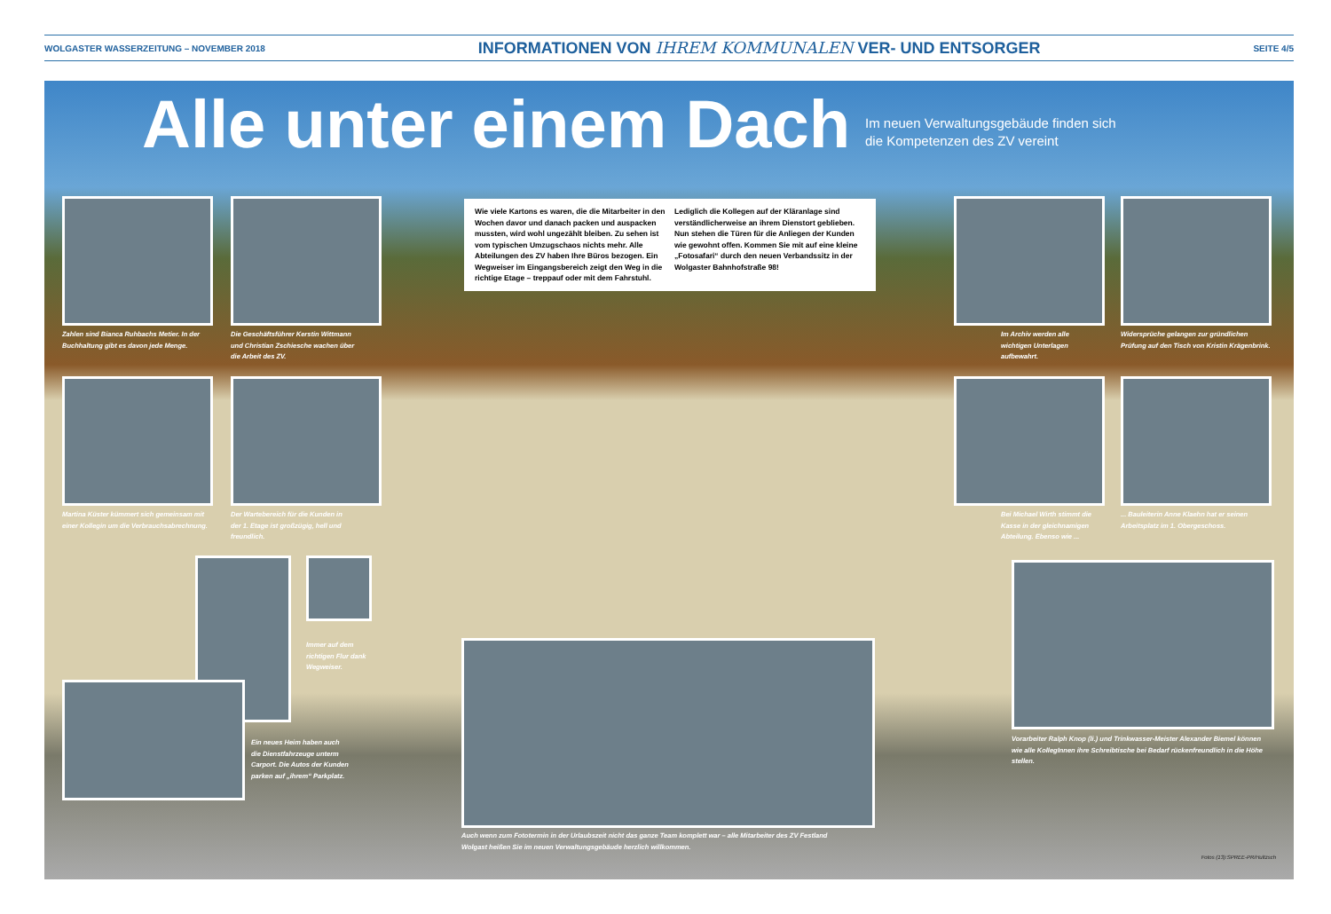WOLGASTER WASSERZEITUNG – NOVEMBER 2018 INFORMATIONEN VON IHREM KOMMUNALEN VER- UND ENTSORGER SEITE 4/5
Alle unter einem Dach
Im neuen Verwaltungsgebäude finden sich
die Kompetenzen des ZV vereint
Wie viele Kartons es waren, die die Mitarbeiter in den Wochen davor und danach packen und auspacken mussten, wird wohl ungezählt bleiben. Zu sehen ist vom typischen Umzugschaos nichts mehr. Alle Abteilungen des ZV haben Ihre Büros bezogen. Ein Wegweiser im Eingangsbereich zeigt den Weg in die richtige Etage – treppauf oder mit dem Fahrstuhl. Lediglich die Kollegen auf der Kläranlage sind verständlicherweise an ihrem Dienstort geblieben. Nun stehen die Türen für die Anliegen der Kunden wie gewohnt offen. Kommen Sie mit auf eine kleine „Fotosafari“ durch den neuen Verbandssitz in der Wolgaster Bahnhofstraße 98!
Zahlen sind Bianca Ruhbachs Metier. In der Buchhaltung gibt es davon jede Menge.
Die Geschäftsführer Kerstin Wittmann und Christian Zschiesche wachen über die Arbeit des ZV.
Martina Küster kümmert sich gemeinsam mit einer Kollegin um die Verbrauchsabrechnung.
Der Wartebereich für die Kunden in der 1. Etage ist großzügig, hell und freundlich.
Immer auf dem richtigen Flur dank Wegweiser.
Ein neues Heim haben auch die Dienstfahrzeuge unterm Carport. Die Autos der Kunden parken auf „ihrem“ Parkplatz.
Auch wenn zum Fototermin in der Urlaubszeit nicht das ganze Team komplett war – alle Mitarbeiter des ZV Festland Wolgast heißen Sie im neuen Verwaltungsgebäude herzlich willkommen.
Im Archiv werden alle wichtigen Unterlagen aufbewahrt.
Widersprüche gelangen zur gründlichen Prüfung auf den Tisch von Kristin Krägenbrink.
Bei Michael Wirth stimmt die Kasse in der gleichnamigen Abteilung. Ebenso wie ...
... Bauleiterin Anne Klaehn hat er seinen Arbeitsplatz im 1. Obergeschoss.
Vorarbeiter Ralph Knop (li.) und Trinkwasser-Meister Alexander Biemel können wie alle KollegInnen ihre Schreibtische bei Bedarf rückenfreundlich in die Höhe stellen.
Fotos (13):SPREE-PR/Hultzsch